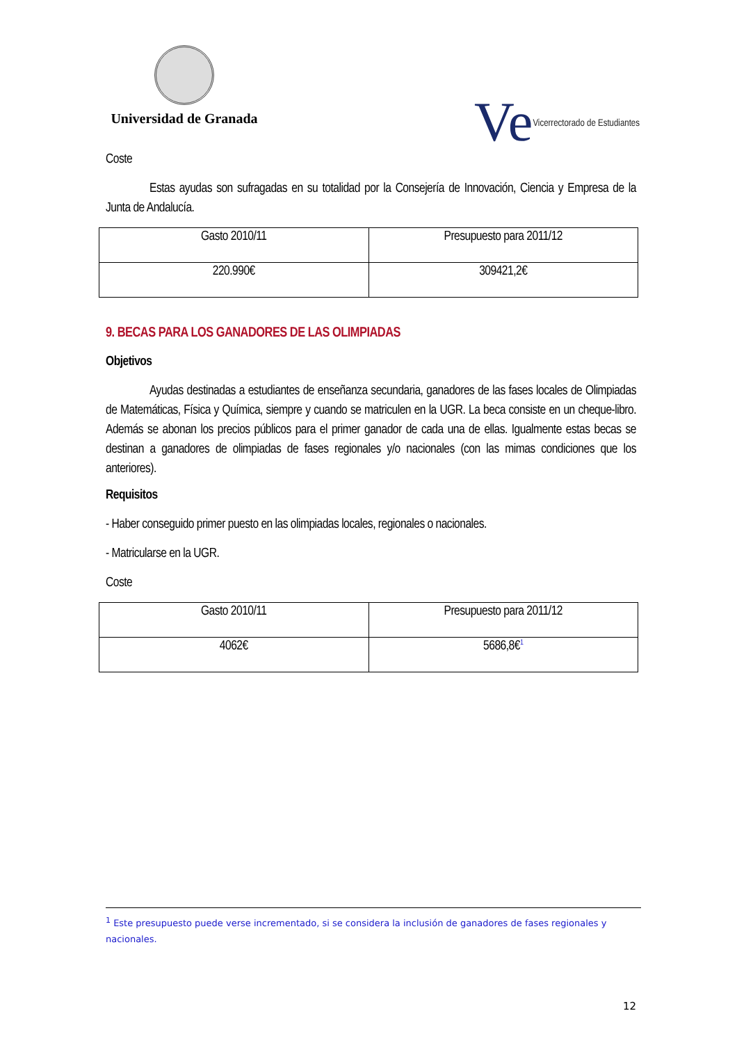Universidad de Granada
Ve Vicerrectorado de Estudiantes
Coste
Estas ayudas son sufragadas en su totalidad por la Consejería de Innovación, Ciencia y Empresa de la Junta de Andalucía.
| Gasto 2010/11 | Presupuesto para 2011/12 |
| 220.990€ | 309421,2€ |
9. BECAS PARA LOS GANADORES DE LAS OLIMPIADAS
Objetivos
Ayudas destinadas a estudiantes de enseñanza secundaria, ganadores de las fases locales de Olimpiadas de Matemáticas, Física y Química, siempre y cuando se matriculen en la UGR. La beca consiste en un cheque-libro. Además se abonan los precios públicos para el primer ganador de cada una de ellas. Igualmente estas becas se destinan a ganadores de olimpiadas de fases regionales y/o nacionales (con las mimas condiciones que los anteriores).
Requisitos
- Haber conseguido primer puesto en las olimpiadas locales, regionales o nacionales.
- Matricularse en la UGR.
Coste
| Gasto 2010/11 | Presupuesto para 2011/12 |
| 4062€ | 5686,8€<sup>1</sup> |
<sup>1</sup> Este presupuesto puede verse incrementado, si se considera la inclusión de ganadores de fases regionales y nacionales.
12